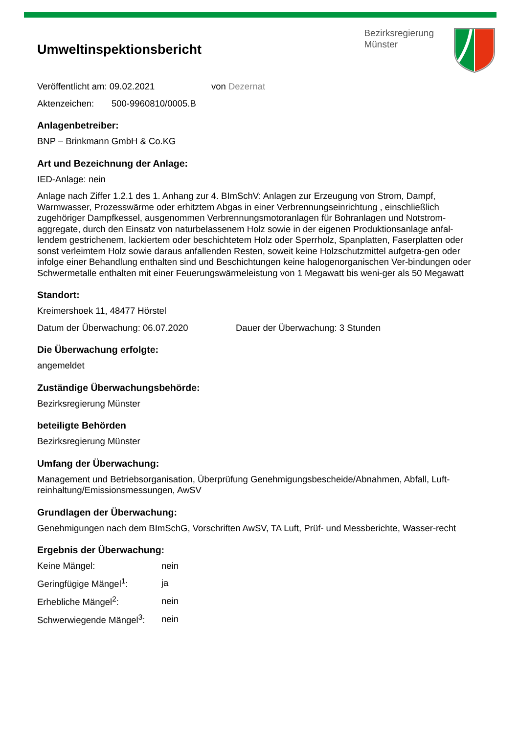Umweltinspektionsbericht
Bezirksregierung
Münster
Veröffentlicht am: 09.02.2021 von Dezernat
Aktenzeichen: 500-9960810/0005.B
Anlagenbetreiber:
BNP – Brinkmann GmbH & Co.KG
Art und Bezeichnung der Anlage:
IED-Anlage: nein
Anlage nach Ziffer 1.2.1 des 1. Anhang zur 4. BImSchV: Anlagen zur Erzeugung von Strom, Dampf, Warmwasser, Prozesswärme oder erhitztem Abgas in einer Verbrennungseinrichtung , einschließlich zugehöriger Dampfkessel, ausgenommen Verbrennungsmotoranlagen für Bohranlagen und Notstrom-aggregate, durch den Einsatz von naturbelassenem Holz sowie in der eigenen Produktionsanlage anfal-lendem gestrichenem, lackiertem oder beschichtetem Holz oder Sperrholz, Spanplatten, Faserplatten oder sonst verleimtem Holz sowie daraus anfallenden Resten, soweit keine Holzschutzmittel aufgetra-gen oder infolge einer Behandlung enthalten sind und Beschichtungen keine halogenorganischen Ver-bindungen oder Schwermetalle enthalten mit einer Feuerungswärmeleistung von 1 Megawatt bis weni-ger als 50 Megawatt
Standort:
Kreimershoek 11, 48477 Hörstel
Datum der Überwachung: 06.07.2020 Dauer der Überwachung: 3 Stunden
Die Überwachung erfolgte:
angemeldet
Zuständige Überwachungsbehörde:
Bezirksregierung Münster
beteiligte Behörden
Bezirksregierung Münster
Umfang der Überwachung:
Management und Betriebsorganisation, Überprüfung Genehmigungsbescheide/Abnahmen, Abfall, Luft-reinhaltung/Emissionsmessungen, AwSV
Grundlagen der Überwachung:
Genehmigungen nach dem BImSchG, Vorschriften AwSV, TA Luft, Prüf- und Messberichte, Wasser-recht
Ergebnis der Überwachung:
| Keine Mängel: | nein |
| Geringfügige Mängel<sup>1</sup>: | ja |
| Erhebliche Mängel<sup>2</sup>: | nein |
| Schwerwiegende Mängel<sup>3</sup>: | nein |